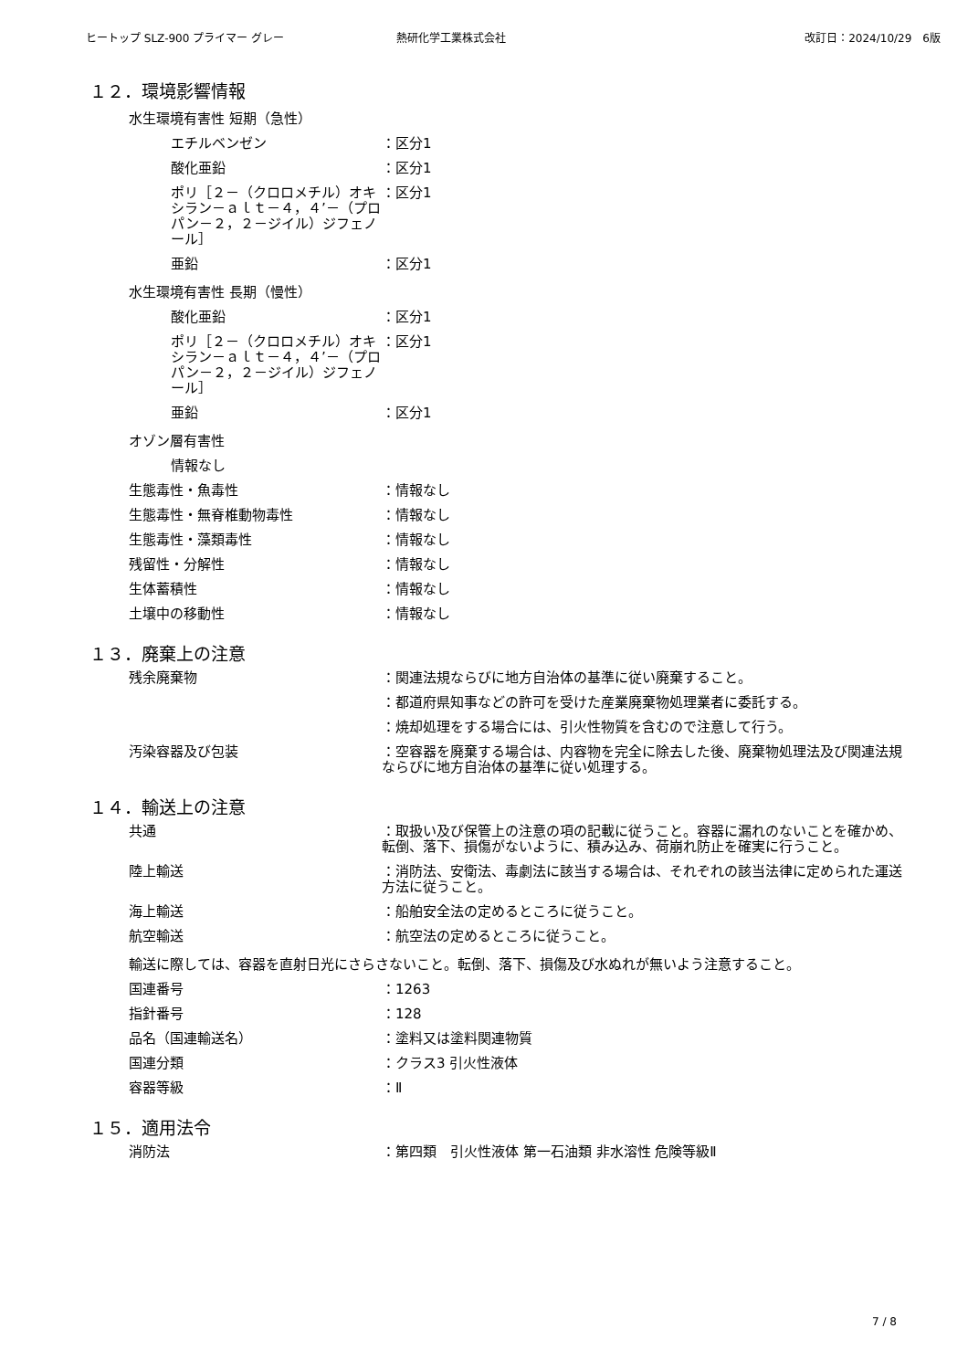ヒートップ SLZ-900 プライマー グレー 熱研化学工業株式会社 改訂日：2024/10/29　6版
１２．環境影響情報
水生環境有害性 短期（急性）
エチルベンゼン ：区分1
酸化亜鉛 ：区分1
ポリ［２－（クロロメチル）オキシラン－ａｌｔ－４，４’－（プロパン－２，２－ジイル）ジフェノール］
：区分1
亜鉛 ：区分1
水生環境有害性 長期（慢性）
酸化亜鉛 ：区分1
ポリ［２－（クロロメチル）オキシラン－ａｌｔ－４，４’－（プロパン－２，２－ジイル）ジフェノール］
：区分1
亜鉛 ：区分1
オゾン層有害性
情報なし
生態毒性・魚毒性 ：情報なし
生態毒性・無脊椎動物毒性 ：情報なし
生態毒性・藻類毒性 ：情報なし
残留性・分解性 ：情報なし
生体蓄積性 ：情報なし
土壌中の移動性 ：情報なし
１３．廃棄上の注意
残余廃棄物 ：関連法規ならびに地方自治体の基準に従い廃棄すること。
：都道府県知事などの許可を受けた産業廃棄物処理業者に委託する。
：焼却処理をする場合には、引火性物質を含むので注意して行う。
汚染容器及び包装 ：空容器を廃棄する場合は、内容物を完全に除去した後、廃棄物処理法及び関連法規ならびに地方自治体の基準に従い処理する。
１４．輸送上の注意
共通 ：取扱い及び保管上の注意の項の記載に従うこと。容器に漏れのないことを確かめ、転倒、落下、損傷がないように、積み込み、荷崩れ防止を確実に行うこと。
陸上輸送 ：消防法、安衛法、毒劇法に該当する場合は、それぞれの該当法律に定められた運送方法に従うこと。
海上輸送 ：船舶安全法の定めるところに従うこと。
航空輸送 ：航空法の定めるところに従うこと。
輸送に際しては、容器を直射日光にさらさないこと。転倒、落下、損傷及び水ぬれが無いよう注意すること。
国連番号 ：1263
指針番号 ：128
品名（国連輸送名） ：塗料又は塗料関連物質
国連分類 ：クラス3 引火性液体
容器等級 ：Ⅱ
１５．適用法令
消防法 ：第四類　引火性液体 第一石油類 非水溶性 危険等級Ⅱ
7 / 8